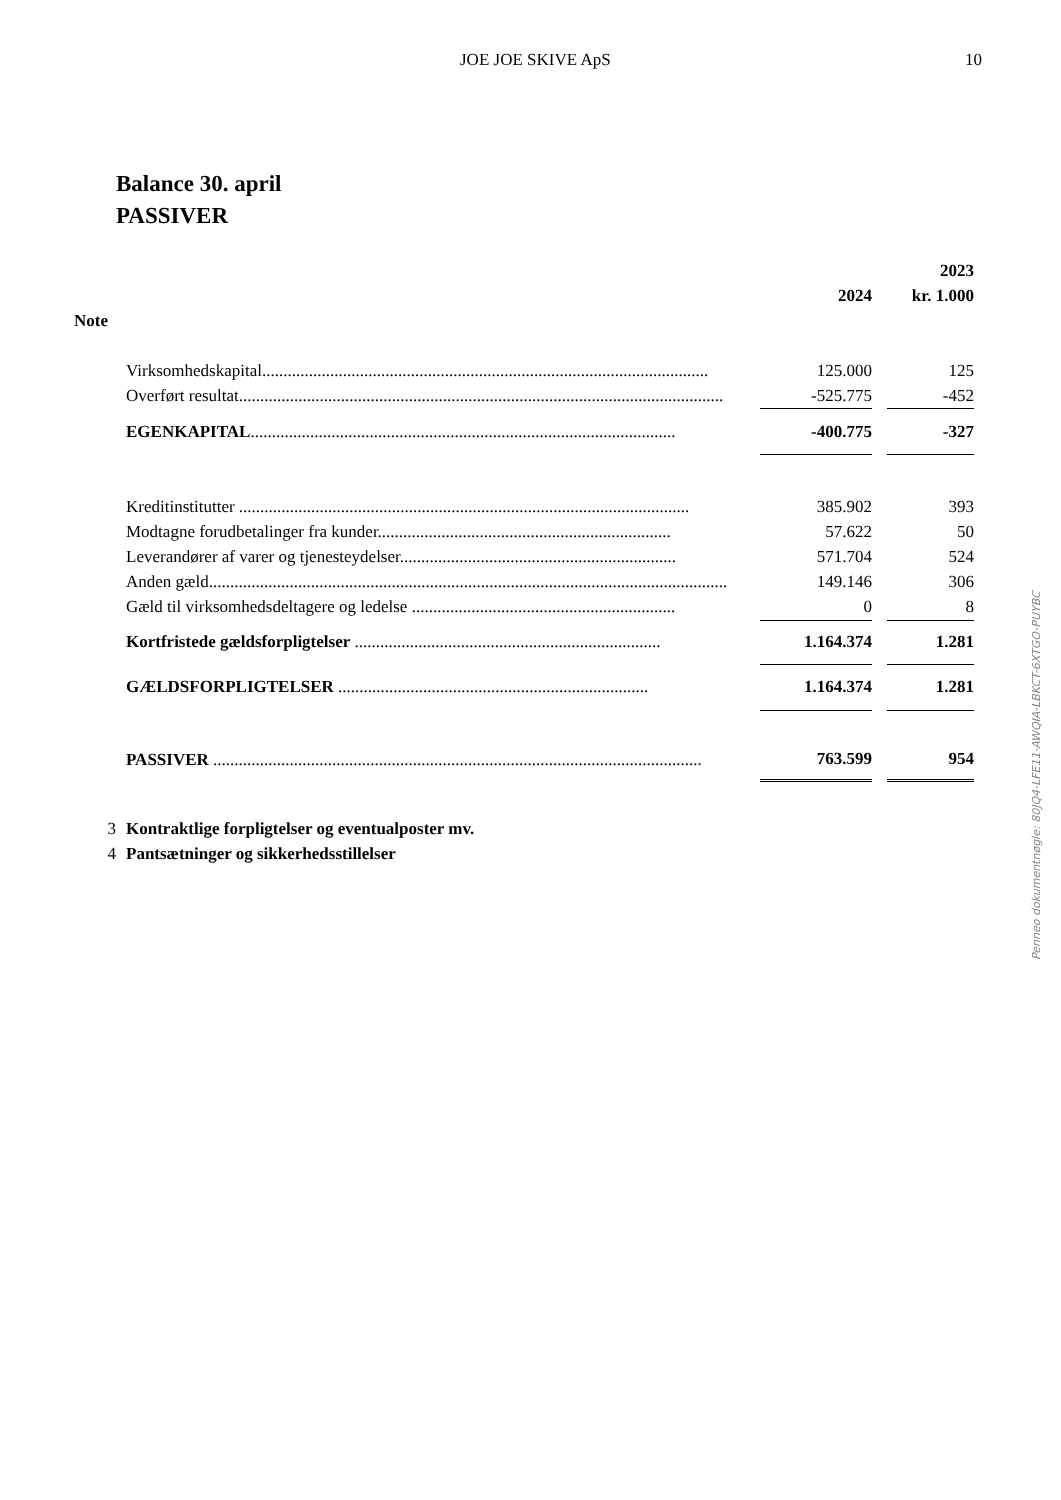JOE JOE SKIVE ApS 10
Balance 30. april
PASSIVER
| | | | | 2023 |
| --- | --- | --- | --- | --- |
| | | 2024 | | kr. 1.000 |
| Note | | | | |
| | Virksomhedskapital......................................................................................................... | 125.000 | | 125 |
| | Overført resultat.................................................................................................................. | -525.775 | | -452 |
| | EGENKAPITAL .................................................................................................... | -400.775 | | -327 |
| | Kreditinstitutter .......................................................................................................... | 385.902 | | 393 |
| | Modtagne forudbetalinger fra kunder..................................................................... | 57.622 | | 50 |
| | Leverandører af varer og tjenesteydelser................................................................. | 571.704 | | 524 |
| | Anden gæld.......................................................................................................................... | 149.146 | | 306 |
| | Gæld til virksomhedsdeltagere og ledelse .............................................................. | 0 | | 8 |
| | Kortfristede gældsforpligtelser ........................................................................ | 1.164.374 | | 1.281 |
| | GÆLDSFORPLIGTELSER ......................................................................... | 1.164.374 | | 1.281 |
| | PASSIVER ................................................................................................................... | 763.599 | | 954 |
| 3 | Kontraktlige forpligtelser og eventualposter mv. | | | |
| 4 | Pantsætninger og sikkerhedsstillelser | | | |
Penneo dokumentnøgle: 80JQ4-LFE11-AWQIA-LBKCT-6XTGO-PUYBC